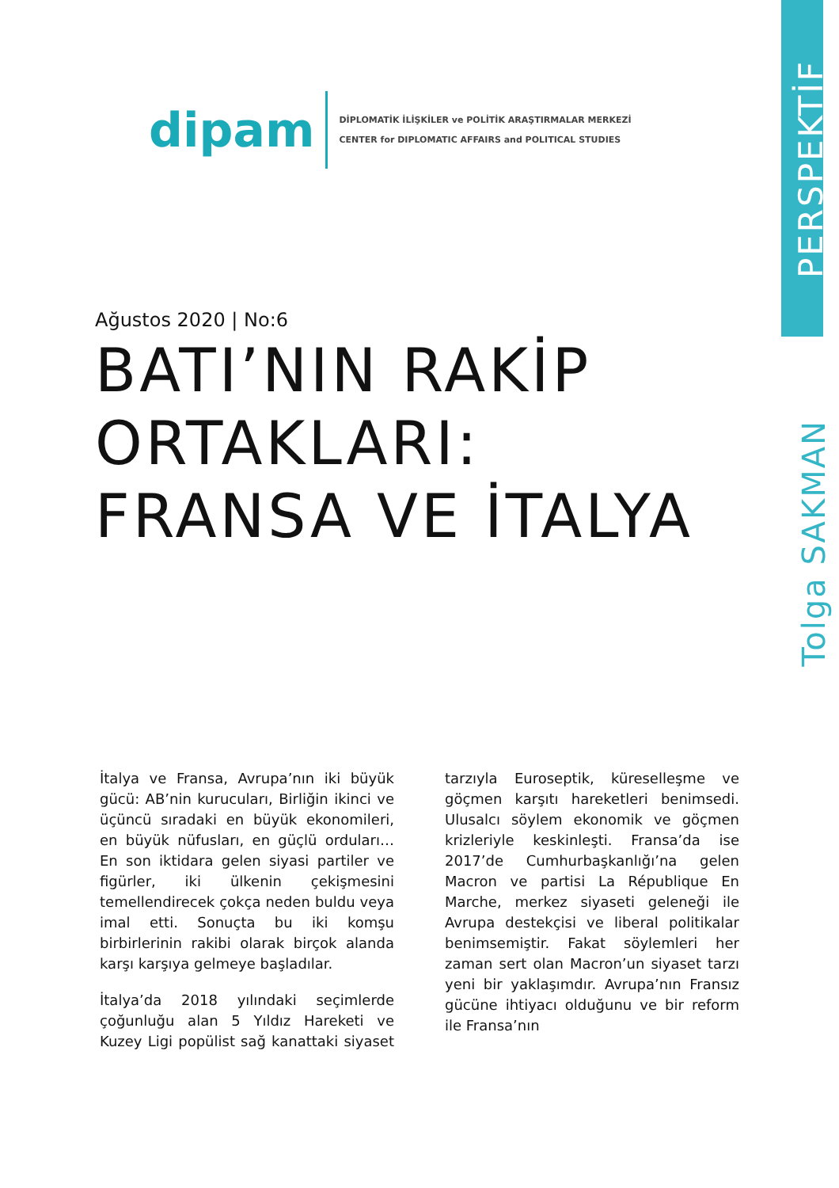dipam
DİPLOMATİK İLİŞKİLER ve POLİTİK ARAŞTIRMALAR MERKEZİ
CENTER for DIPLOMATIC AFFAIRS and POLITICAL STUDIES
PERSPEKTİF
Tolga SAKMAN
Ağustos 2020 | No:6
BATI’NIN RAKİP ORTAKLARI: FRANSA VE İTALYA
İtalya ve Fransa, Avrupa’nın iki büyük gücü: AB’nin kurucuları, Birliğin ikinci ve üçüncü sıradaki en büyük ekonomileri, en büyük nüfusları, en güçlü orduları… En son iktidara gelen siyasi partiler ve figürler, iki ülkenin çekişmesini temellendirecek çokça neden buldu veya imal etti. Sonuçta bu iki komşu birbirlerinin rakibi olarak birçok alanda karşı karşıya gelmeye başladılar.
İtalya’da 2018 yılındaki seçimlerde çoğunluğu alan 5 Yıldız Hareketi ve Kuzey Ligi popülist sağ kanattaki siyaset tarzıyla Euroseptik, küreselleşme ve göçmen karşıtı hareketleri benimsedi. Ulusalcı söylem ekonomik ve göçmen krizleriyle keskinleşti. Fransa’da ise 2017’de Cumhurbaşkanlığı’na gelen Macron ve partisi La République En Marche, merkez siyaseti geleneği ile Avrupa destekçisi ve liberal politikalar benimsemiştir. Fakat söylemleri her zaman sert olan Macron’un siyaset tarzı yeni bir yaklaşımdır. Avrupa’nın Fransız gücüne ihtiyacı olduğunu ve bir reform ile Fransa’nın